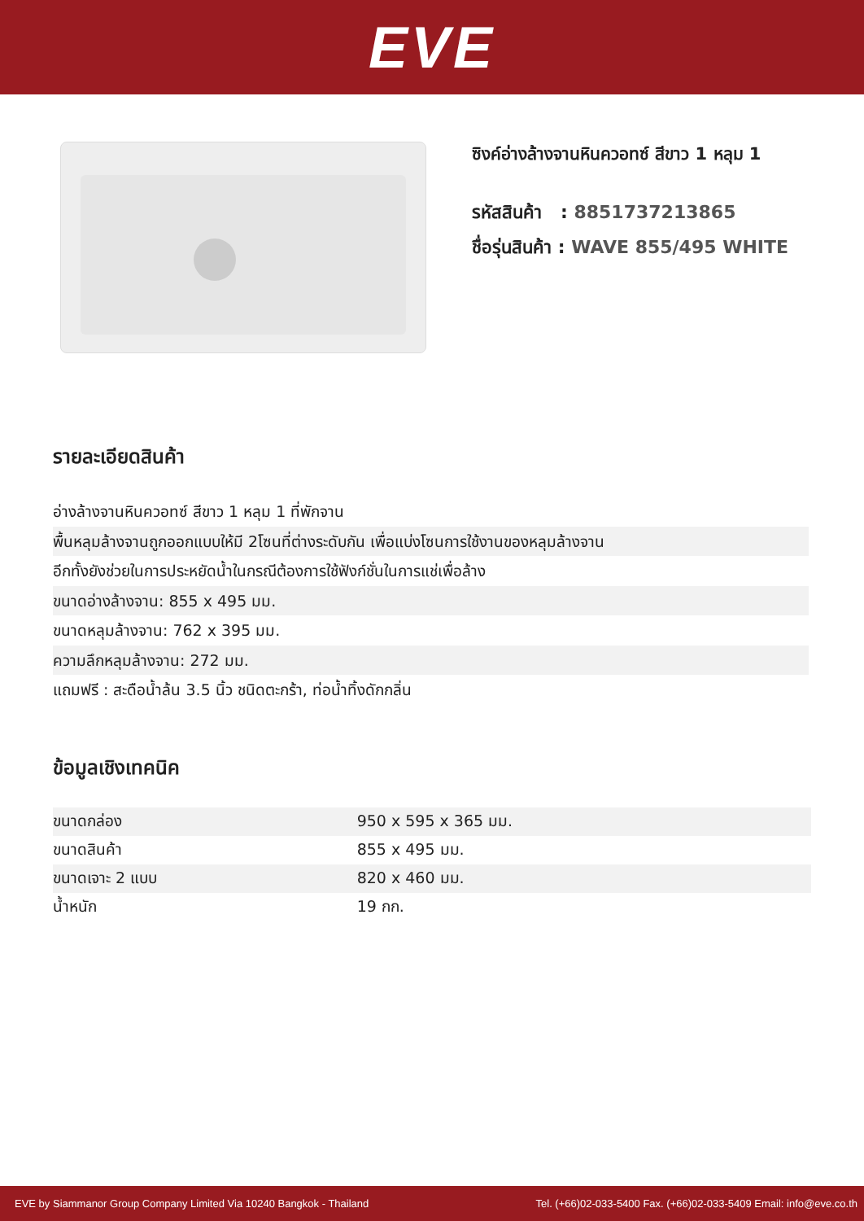EVE
ซิงค์อ่างล้างจานหินควอทซ์ สีขาว 1 หลุม 1
รหัสสินค้า : 8851737213865
ชื่อรุ่นสินค้า : WAVE 855/495 WHITE
รายละเอียดสินค้า
อ่างล้างจานหินควอทซ์ สีขาว 1 หลุม 1 ที่พักจาน
พื้นหลุมล้างจานถูกออกแบบให้มี 2โซนที่ต่างระดับกัน เพื่อแบ่งโซนการใช้งานของหลุมล้างจาน
อีกทั้งยังช่วยในการประหยัดน้ำในกรณีต้องการใช้ฟังก์ชั่นในการแช่เพื่อล้าง
ขนาดอ่างล้างจาน: 855 x 495 มม.
ขนาดหลุมล้างจาน: 762 x 395 มม.
ความลึกหลุมล้างจาน: 272 มม.
แถมฟรี : สะดือน้ำล้น 3.5 นิ้ว ชนิดตะกร้า, ท่อน้ำทิ้งดักกลิ่น
ข้อมูลเชิงเทคนิค
| ขนาดกล่อง | 950 x 595 x 365 มม. |
| ขนาดสินค้า | 855 x 495 มม. |
| ขนาดเจาะ 2 แบบ | 820 x 460 มม. |
| น้ำหนัก | 19 กก. |
EVE by Siammanor Group Company Limited Via 10240 Bangkok - Thailand Tel. (+66)02-033-5400 Fax. (+66)02-033-5409 Email: info@eve.co.th